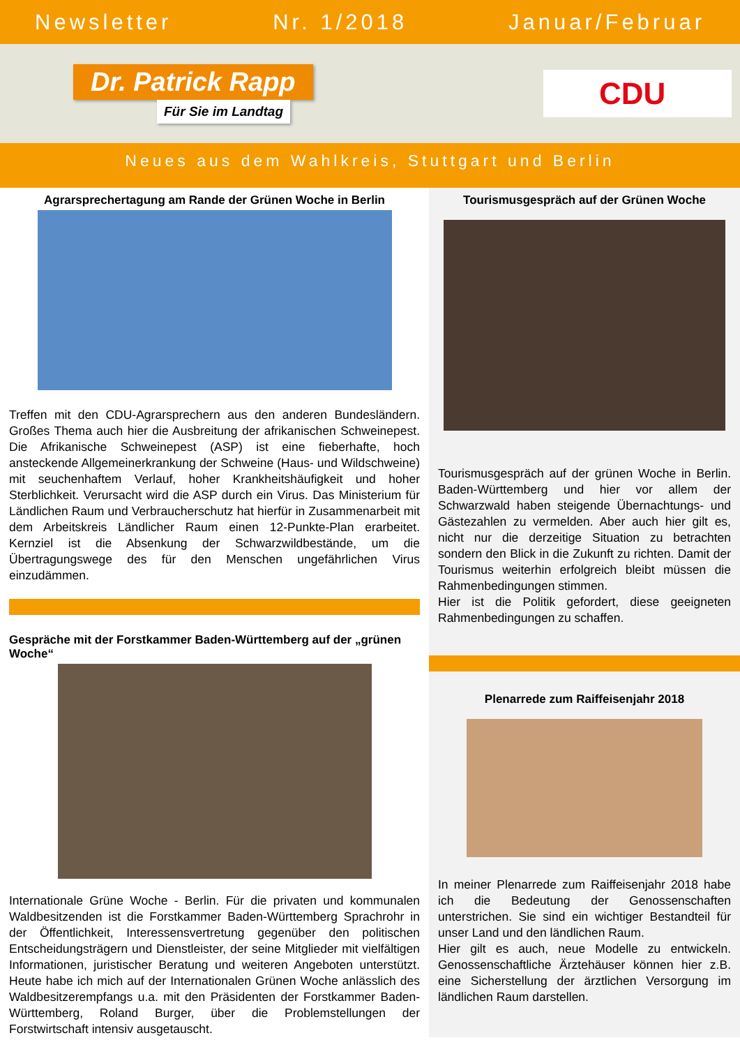Newsletter Nr. 1/2018 Januar/Februar
Dr. Patrick Rapp
Für Sie im Landtag
CDU
Neues aus dem Wahlkreis, Stuttgart und Berlin
Agrarsprechertagung am Rande der Grünen Woche in Berlin
Treffen mit den CDU-Agrarsprechern aus den anderen Bundesländern. Großes Thema auch hier die Ausbreitung der afrikanischen Schweinepest. Die Afrikanische Schweinepest (ASP) ist eine fieberhafte, hoch ansteckende Allgemeinerkrankung der Schweine (Haus- und Wildschweine) mit seuchenhaftem Verlauf, hoher Krankheitshäufigkeit und hoher Sterblichkeit. Verursacht wird die ASP durch ein Virus. Das Ministerium für Ländlichen Raum und Verbraucherschutz hat hierfür in Zusammenarbeit mit dem Arbeitskreis Ländlicher Raum einen 12-Punkte-Plan erarbeitet. Kernziel ist die Absenkung der Schwarzwildbestände, um die Übertragungswege des für den Menschen ungefährlichen Virus einzudämmen.
Gespräche mit der Forstkammer Baden-Württemberg auf der „grünen Woche“
Internationale Grüne Woche - Berlin. Für die privaten und kommunalen Waldbesitzenden ist die Forstkammer Baden-Württemberg Sprachrohr in der Öffentlichkeit, Interessensvertretung gegenüber den politischen Entscheidungsträgern und Dienstleister, der seine Mitglieder mit vielfältigen Informationen, juristischer Beratung und weiteren Angeboten unterstützt. Heute habe ich mich auf der Internationalen Grünen Woche anlässlich des Waldbesitzerempfangs u.a. mit den Präsidenten der Forstkammer Baden-Württemberg, Roland Burger, über die Problemstellungen der Forstwirtschaft intensiv ausgetauscht.
Tourismusgespräch auf der Grünen Woche
Tourismusgespräch auf der grünen Woche in Berlin. Baden-Württemberg und hier vor allem der Schwarzwald haben steigende Übernachtungs- und Gästezahlen zu vermelden. Aber auch hier gilt es, nicht nur die derzeitige Situation zu betrachten sondern den Blick in die Zukunft zu richten. Damit der Tourismus weiterhin erfolgreich bleibt müssen die Rahmenbedingungen stimmen.
Hier ist die Politik gefordert, diese geeigneten Rahmenbedingungen zu schaffen.
Plenarrede zum Raiffeisenjahr 2018
In meiner Plenarrede zum Raiffeisenjahr 2018 habe ich die Bedeutung der Genossenschaften unterstrichen. Sie sind ein wichtiger Bestandteil für unser Land und den ländlichen Raum.
Hier gilt es auch, neue Modelle zu entwickeln. Genossenschaftliche Ärztehäuser können hier z.B. eine Sicherstellung der ärztlichen Versorgung im ländlichen Raum darstellen.